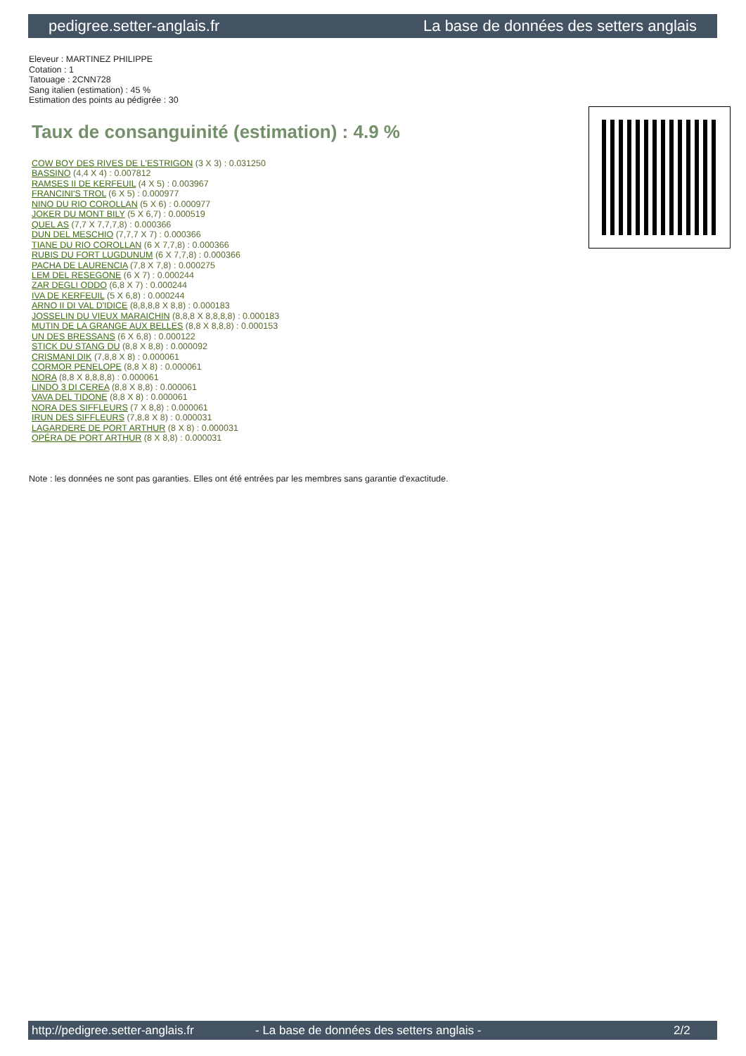pedigree.setter-anglais.fr La base de données des setters anglais
Eleveur : MARTINEZ PHILIPPE
Cotation : 1
Tatouage : 2CNN728
Sang italien (estimation) : 45 %
Estimation des points au pédigrée : 30
Taux de consanguinité (estimation) : 4.9 %
COW BOY DES RIVES DE L'ESTRIGON (3 X 3) : 0.031250
BASSINO (4,4 X 4) : 0.007812
RAMSES II DE KERFEUIL (4 X 5) : 0.003967
FRANCINI'S TROL (6 X 5) : 0.000977
NINO DU RIO COROLLAN (5 X 6) : 0.000977
JOKER DU MONT BILY (5 X 6,7) : 0.000519
QUEL AS (7,7 X 7,7,7,8) : 0.000366
DUN DEL MESCHIO (7,7,7 X 7) : 0.000366
TIANE DU RIO COROLLAN (6 X 7,7,8) : 0.000366
RUBIS DU FORT LUGDUNUM (6 X 7,7,8) : 0.000366
PACHA DE LAURENCIA (7,8 X 7,8) : 0.000275
LEM DEL RESEGONE (6 X 7) : 0.000244
ZAR DEGLI ODDO (6,8 X 7) : 0.000244
IVA DE KERFEUIL (5 X 6,8) : 0.000244
ARNO II DI VAL D'IDICE (8,8,8,8 X 8,8) : 0.000183
JOSSELIN DU VIEUX MARAICHIN (8,8,8 X 8,8,8,8) : 0.000183
MUTIN DE LA GRANGE AUX BELLES (8,8 X 8,8,8) : 0.000153
UN DES BRESSANS (6 X 6,8) : 0.000122
STICK DU STANG DU (8,8 X 8,8) : 0.000092
CRISMANI DIK (7,8,8 X 8) : 0.000061
CORMOR PENELOPE (8,8 X 8) : 0.000061
NORA (8,8 X 8,8,8,8) : 0.000061
LINDO 3 DI CEREA (8,8 X 8,8) : 0.000061
VAVA DEL TIDONE (8,8 X 8) : 0.000061
NORA DES SIFFLEURS (7 X 8,8) : 0.000061
IRUN DES SIFFLEURS (7,8,8 X 8) : 0.000031
LAGARDERE DE PORT ARTHUR (8 X 8) : 0.000031
OPÉRA DE PORT ARTHUR (8 X 8,8) : 0.000031
Note : les données ne sont pas garanties. Elles ont été entrées par les membres sans garantie d'exactitude.
http://pedigree.setter-anglais.fr - La base de données des setters anglais - 2/2